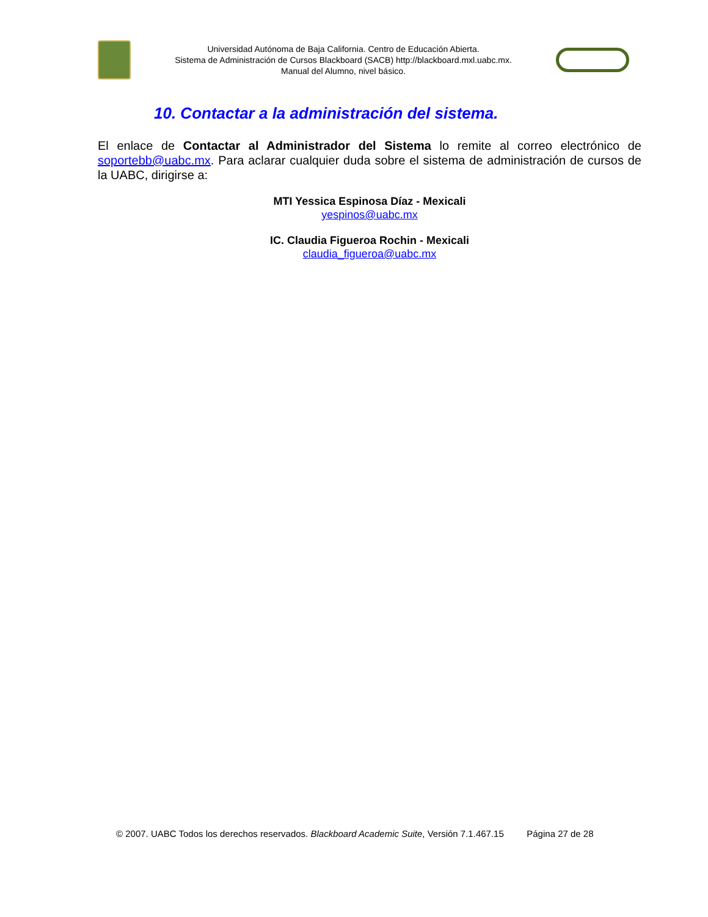Universidad Autónoma de Baja California. Centro de Educación Abierta.
Sistema de Administración de Cursos Blackboard (SACB) http://blackboard.mxl.uabc.mx.
Manual del Alumno, nivel básico.
10. Contactar a la administración del sistema.
El enlace de Contactar al Administrador del Sistema lo remite al correo electrónico de soportebb@uabc.mx. Para aclarar cualquier duda sobre el sistema de administración de cursos de la UABC, dirigirse a:
MTI Yessica Espinosa Díaz - Mexicali
yespinos@uabc.mx
IC. Claudia Figueroa Rochin - Mexicali
claudia_figueroa@uabc.mx
© 2007. UABC Todos los derechos reservados. Blackboard Academic Suite, Versión 7.1.467.15 Página 27 de 28